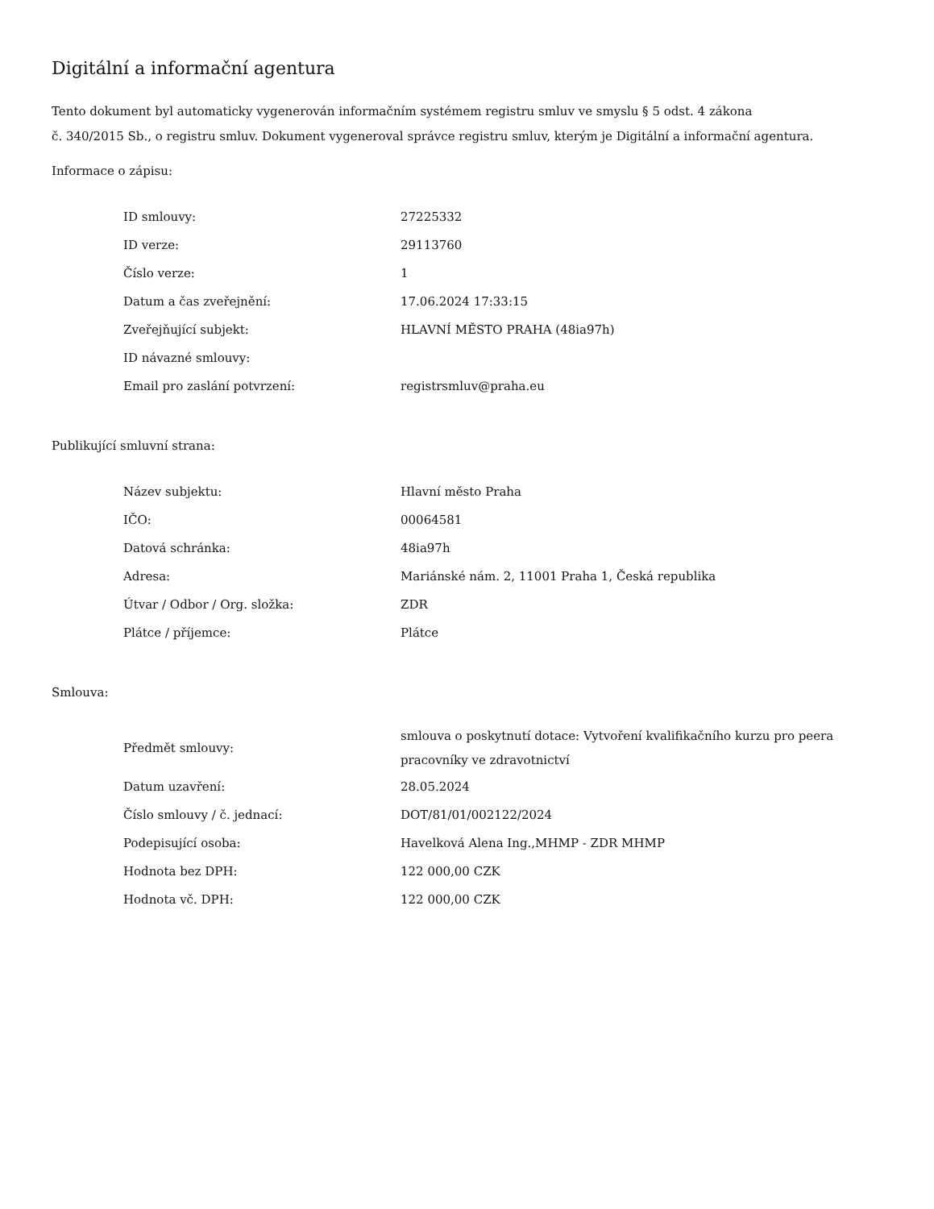Digitální a informační agentura
Tento dokument byl automaticky vygenerován informačním systémem registru smluv ve smyslu § 5 odst. 4 zákona
č. 340/2015 Sb., o registru smluv. Dokument vygeneroval správce registru smluv, kterým je Digitální a informační agentura.
Informace o zápisu:
| ID smlouvy: | 27225332 |
| ID verze: | 29113760 |
| Číslo verze: | 1 |
| Datum a čas zveřejnění: | 17.06.2024 17:33:15 |
| Zveřejňující subjekt: | HLAVNÍ MĚSTO PRAHA (48ia97h) |
| ID návazné smlouvy: | |
| Email pro zaslání potvrzení: | registrsmluv@praha.eu |
Publikující smluvní strana:
| Název subjektu: | Hlavní město Praha |
| IČO: | 00064581 |
| Datová schránka: | 48ia97h |
| Adresa: | Mariánské nám. 2, 11001 Praha 1, Česká republika |
| Útvar / Odbor / Org. složka: | ZDR |
| Plátce / příjemce: | Plátce |
Smlouva:
| Předmět smlouvy: | smlouva o poskytnutí dotace: Vytvoření kvalifikačního kurzu pro peera pracovníky ve zdravotnictví |
| Datum uzavření: | 28.05.2024 |
| Číslo smlouvy / č. jednací: | DOT/81/01/002122/2024 |
| Podepisující osoba: | Havelková Alena Ing.,MHMP - ZDR MHMP |
| Hodnota bez DPH: | 122 000,00 CZK |
| Hodnota vč. DPH: | 122 000,00 CZK |